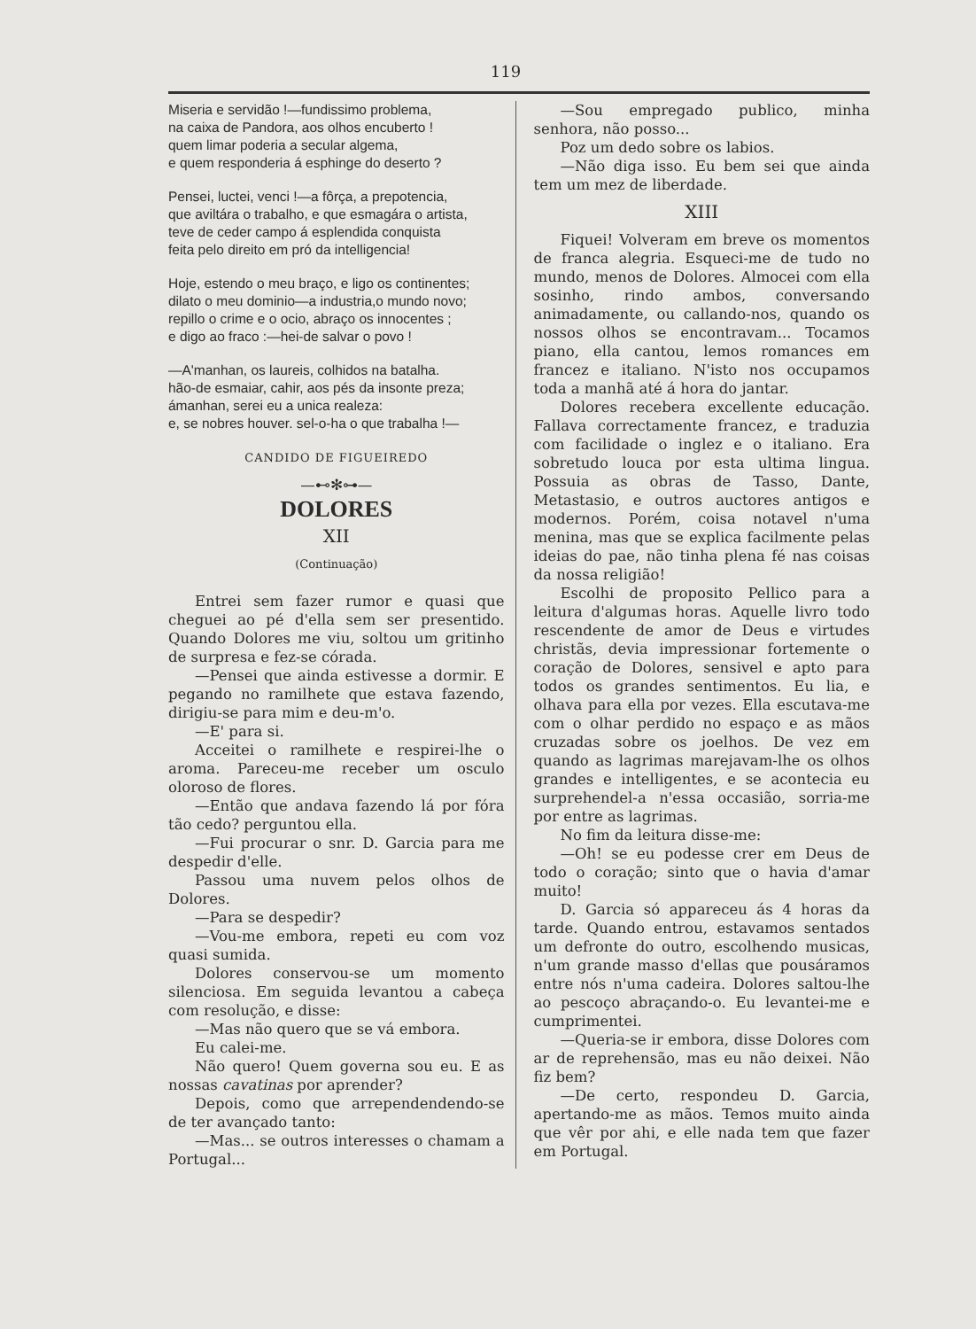119
Miseria e servidão !—fundissimo problema,
na caixa de Pandora, aos olhos encuberto !
quem limar poderia a secular algema,
e quem responderia á esphinge do deserto ?
Pensei, luctei, venci !—a fôrça, a prepotencia,
que aviltára o trabalho, e que esmagára o artista,
teve de ceder campo á esplendida conquista
feita pelo direito em pró da intelligencia!
Hoje, estendo o meu braço, e ligo os continentes;
dilato o meu dominio—a industria,o mundo novo;
repillo o crime e o ocio, abraço os innocentes ;
e digo ao fraco :—hei-de salvar o povo !
—A'manhan, os laureis, colhidos na batalha.
hão-de esmaiar, cahir, aos pés da insonte preza;
ámanhan, serei eu a unica realeza:
e, se nobres houver. sel-o-ha o que trabalha !—
CANDIDO DE FIGUEIREDO
—⊷✻⊶—
DOLORES
XII
(Continuação)
Entrei sem fazer rumor e quasi que cheguei ao pé d'ella sem ser presentido. Quando Dolores me viu, soltou um gritinho de surpresa e fez-se córada.
—Pensei que ainda estivesse a dormir. E pegando no ramilhete que estava fazendo, dirigiu-se para mim e deu-m'o.
—E' para si.
Acceitei o ramilhete e respirei-lhe o aroma. Pareceu-me receber um osculo oloroso de flores.
—Então que andava fazendo lá por fóra tão cedo? perguntou ella.
—Fui procurar o snr. D. Garcia para me despedir d'elle.
Passou uma nuvem pelos olhos de Dolores.
—Para se despedir?
—Vou-me embora, repeti eu com voz quasi sumida.
Dolores conservou-se um momento silenciosa. Em seguida levantou a cabeça com resolução, e disse:
—Mas não quero que se vá embora.
Eu calei-me.
Não quero! Quem governa sou eu. E as nossas cavatinas por aprender?
Depois, como que arrependendendo-se de ter avançado tanto:
—Mas... se outros interesses o chamam a Portugal...
—Sou empregado publico, minha senhora, não posso...
Poz um dedo sobre os labios.
—Não diga isso. Eu bem sei que ainda tem um mez de liberdade.
XIII
Fiquei! Volveram em breve os momentos de franca alegria. Esqueci-me de tudo no mundo, menos de Dolores. Almocei com ella sosinho, rindo ambos, conversando animadamente, ou callando-nos, quando os nossos olhos se encontravam... Tocamos piano, ella cantou, lemos romances em francez e italiano. N'isto nos occupamos toda a manhã até á hora do jantar.
Dolores recebera excellente educação. Fallava correctamente francez, e traduzia com facilidade o inglez e o italiano. Era sobretudo louca por esta ultima lingua. Possuia as obras de Tasso, Dante, Metastasio, e outros auctores antigos e modernos. Porém, coisa notavel n'uma menina, mas que se explica facilmente pelas ideias do pae, não tinha plena fé nas coisas da nossa religião!
Escolhi de proposito Pellico para a leitura d'algumas horas. Aquelle livro todo rescendente de amor de Deus e virtudes christãs, devia impressionar fortemente o coração de Dolores, sensivel e apto para todos os grandes sentimentos. Eu lia, e olhava para ella por vezes. Ella escutava-me com o olhar perdido no espaço e as mãos cruzadas sobre os joelhos. De vez em quando as lagrimas marejavam-lhe os olhos grandes e intelligentes, e se acontecia eu surprehendel-a n'essa occasião, sorria-me por entre as lagrimas.
No fim da leitura disse-me:
—Oh! se eu podesse crer em Deus de todo o coração; sinto que o havia d'amar muito!
D. Garcia só appareceu ás 4 horas da tarde. Quando entrou, estavamos sentados um defronte do outro, escolhendo musicas, n'um grande masso d'ellas que pousáramos entre nós n'uma cadeira. Dolores saltou-lhe ao pescoço abraçando-o. Eu levantei-me e cumprimentei.
—Queria-se ir embora, disse Dolores com ar de reprehensão, mas eu não deixei. Não fiz bem?
—De certo, respondeu D. Garcia, apertando-me as mãos. Temos muito ainda que vêr por ahi, e elle nada tem que fazer em Portugal.